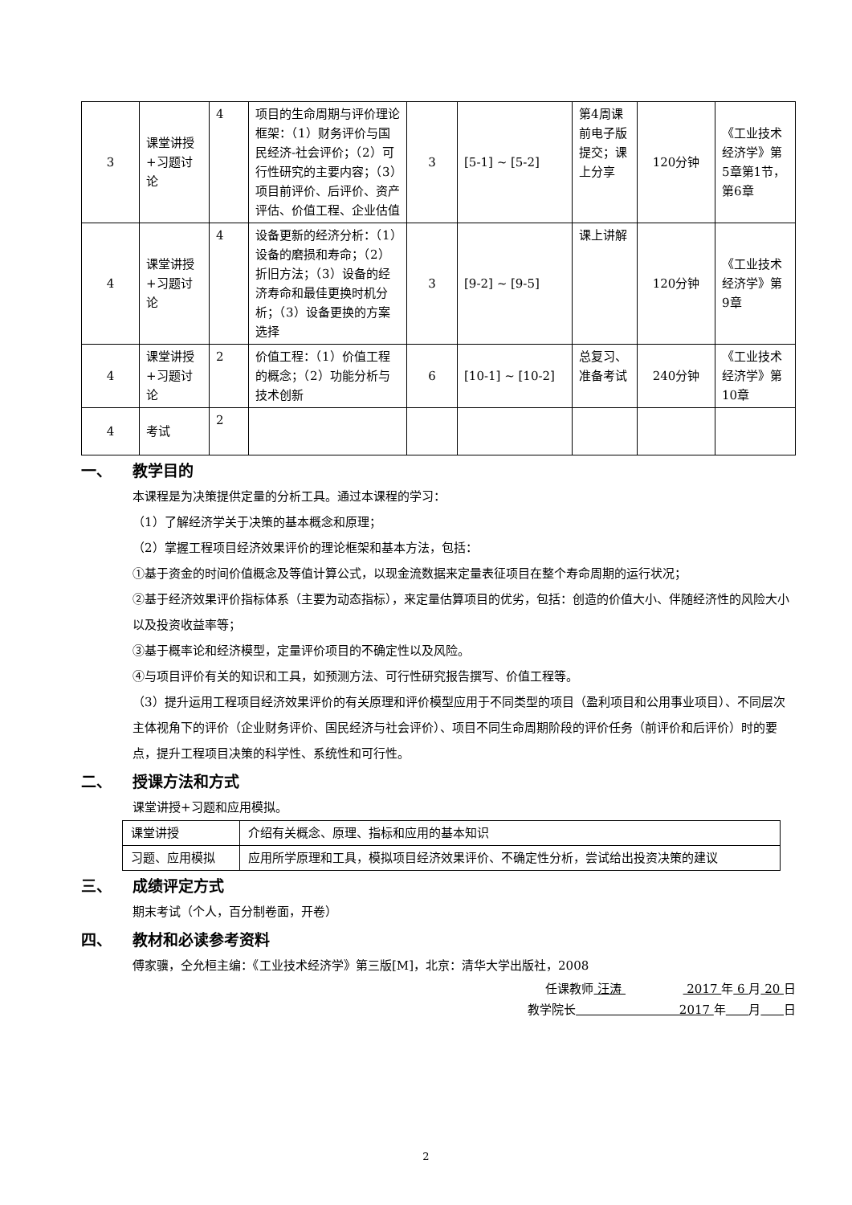| 3 | 课堂讲授+习题讨论 | 4 | 项目的生命周期与评价理论框架：（1）财务评价与国民经济-社会评价；（2）可行性研究的主要内容；（3）项目前评价、后评价、资产评估、价值工程、企业估值 | 3 | [5-1] ~ [5-2] | 第4周课前电子版提交；课上分享 | 120分钟 | 《工业技术经济学》第5章第1节，第6章 |
| 4 | 课堂讲授+习题讨论 | 4 | 设备更新的经济分析：（1）设备的磨损和寿命；（2）折旧方法；（3）设备的经济寿命和最佳更换时机分析；（3）设备更换的方案选择 | 3 | [9-2] ~ [9-5] | 课上讲解 | 120分钟 | 《工业技术经济学》第9章 |
| 4 | 课堂讲授+习题讨论 | 2 | 价值工程：（1）价值工程的概念；（2）功能分析与技术创新 | 6 | [10-1] ~ [10-2] | 总复习、准备考试 | 240分钟 | 《工业技术经济学》第10章 |
| 4 | 考试 | 2 | | | | | | |
一、 教学目的
本课程是为决策提供定量的分析工具。通过本课程的学习：
（1）了解经济学关于决策的基本概念和原理；
（2）掌握工程项目经济效果评价的理论框架和基本方法，包括：
①基于资金的时间价值概念及等值计算公式，以现金流数据来定量表征项目在整个寿命周期的运行状况；
②基于经济效果评价指标体系（主要为动态指标），来定量估算项目的优劣，包括：创造的价值大小、伴随经济性的风险大小以及投资收益率等；
③基于概率论和经济模型，定量评价项目的不确定性以及风险。
④与项目评价有关的知识和工具，如预测方法、可行性研究报告撰写、价值工程等。
（3）提升运用工程项目经济效果评价的有关原理和评价模型应用于不同类型的项目（盈利项目和公用事业项目）、不同层次主体视角下的评价（企业财务评价、国民经济与社会评价）、项目不同生命周期阶段的评价任务（前评价和后评价）时的要点，提升工程项目决策的科学性、系统性和可行性。
二、 授课方法和方式
课堂讲授+习题和应用模拟。
| 课堂讲授 | 介绍有关概念、原理、指标和应用的基本知识 |
| 习题、应用模拟 | 应用所学原理和工具，模拟项目经济效果评价、不确定性分析，尝试给出投资决策的建议 |
三、 成绩评定方式
期末考试（个人，百分制卷面，开卷）
四、 教材和必读参考资料
傅家骥，仝允桓主编：《工业技术经济学》第三版[M]，北京：清华大学出版社，2008
任课教师 汪涛 2017 年 6 月 20 日
教学院长 2017 年 月 日
2